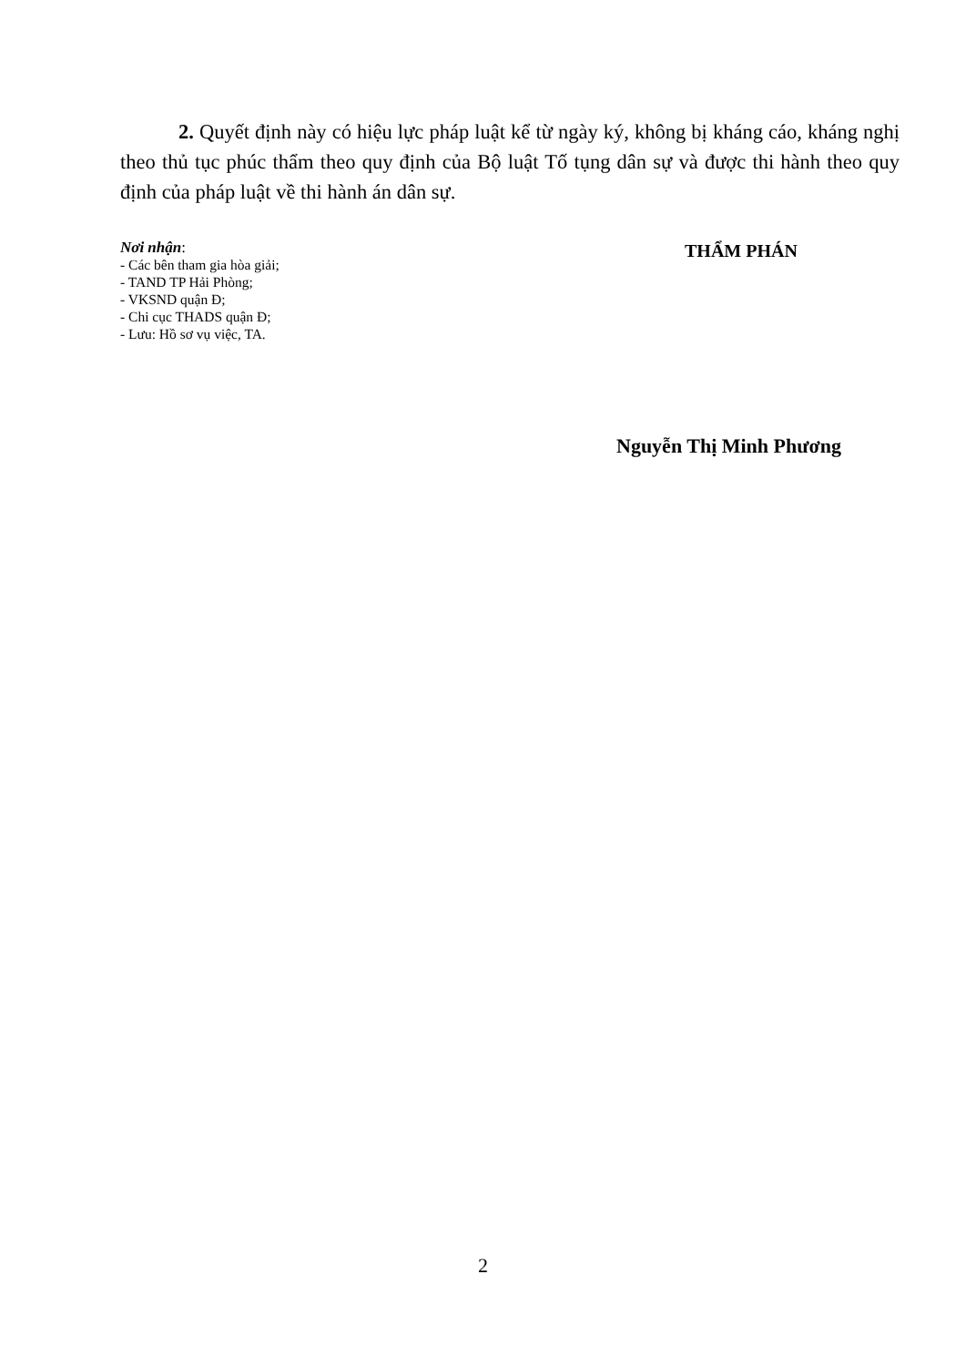2. Quyết định này có hiệu lực pháp luật kể từ ngày ký, không bị kháng cáo, kháng nghị theo thủ tục phúc thẩm theo quy định của Bộ luật Tố tụng dân sự và được thi hành theo quy định của pháp luật về thi hành án dân sự.
Nơi nhận:
- Các bên tham gia hòa giải;
- TAND TP Hải Phòng;
- VKSND quận Đ;
- Chi cục THADS quận Đ;
- Lưu: Hồ sơ vụ việc, TA.
THẨM PHÁN
Nguyễn Thị Minh Phương
2